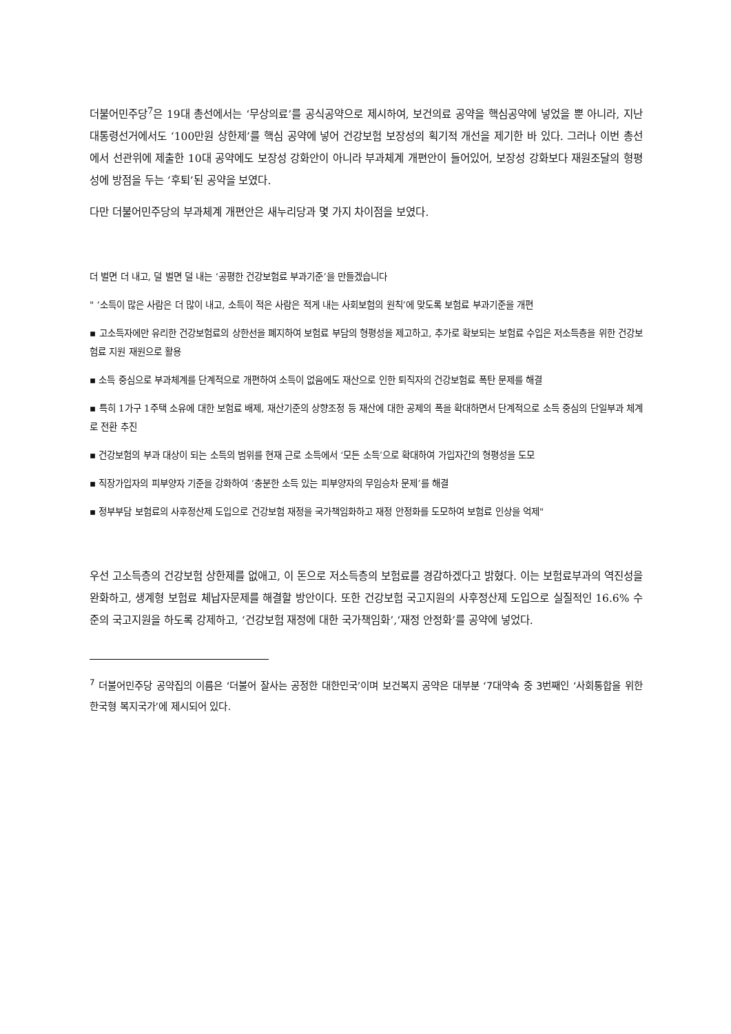더불어민주당<sup>7</sup>은 19대 총선에서는 ‘무상의료’를 공식공약으로 제시하여, 보건의료 공약을 핵심공약에 넣었을 뿐 아니라, 지난 대통령선거에서도 ‘100만원 상한제’를 핵심 공약에 넣어 건강보험 보장성의 획기적 개선을 제기한 바 있다. 그러나 이번 총선에서 선관위에 제출한 10대 공약에도 보장성 강화안이 아니라 부과체계 개편안이 들어있어, 보장성 강화보다 재원조달의 형평성에 방점을 두는 ‘후퇴’된 공약을 보였다.
다만 더불어민주당의 부과체계 개편안은 새누리당과 몇 가지 차이점을 보였다.
더 벌면 더 내고, 덜 벌면 덜 내는 ‘공평한 건강보험료 부과기준’을 만들겠습니다
" ‘소득이 많은 사람은 더 많이 내고, 소득이 적은 사람은 적게 내는 사회보험의 원칙’에 맞도록 보험료 부과기준을 개편
▪ 고소득자에만 유리한 건강보험료의 상한선을 폐지하여 보험료 부담의 형평성을 제고하고, 추가로 확보되는 보험료 수입은 저소득층을 위한 건강보험료 지원 재원으로 활용
▪ 소득 중심으로 부과체계를 단계적으로 개편하여 소득이 없음에도 재산으로 인한 퇴직자의 건강보험료 폭탄 문제를 해결
▪ 특히 1가구 1주택 소유에 대한 보험료 배제, 재산기준의 상향조정 등 재산에 대한 공제의 폭을 확대하면서 단계적으로 소득 중심의 단일부과 체계로 전환 추진
▪ 건강보험의 부과 대상이 되는 소득의 범위를 현재 근로 소득에서 ‘모든 소득’으로 확대하여 가입자간의 형평성을 도모
▪ 직장가입자의 피부양자 기준을 강화하여 ‘충분한 소득 있는 피부양자의 무임승차 문제’를 해결
▪ 정부부담 보험료의 사후정산제 도입으로 건강보험 재정을 국가책임화하고 재정 안정화를 도모하여 보험료 인상을 억제"
우선 고소득층의 건강보험 상한제를 없애고, 이 돈으로 저소득층의 보험료를 경감하겠다고 밝혔다. 이는 보험료부과의 역진성을 완화하고, 생계형 보험료 체납자문제를 해결할 방안이다. 또한 건강보험 국고지원의 사후정산제 도입으로 실질적인 16.6% 수준의 국고지원을 하도록 강제하고, ‘건강보험 재정에 대한 국가책임화’,‘재정 안정화’를 공약에 넣었다.
<sup>7</sup> 더불어민주당 공약집의 이름은 ‘더불어 잘사는 공정한 대한민국’이며 보건복지 공약은 대부분 ‘7대약속 중 3번째인 ‘사회통합을 위한 한국형 복지국가’에 제시되어 있다.